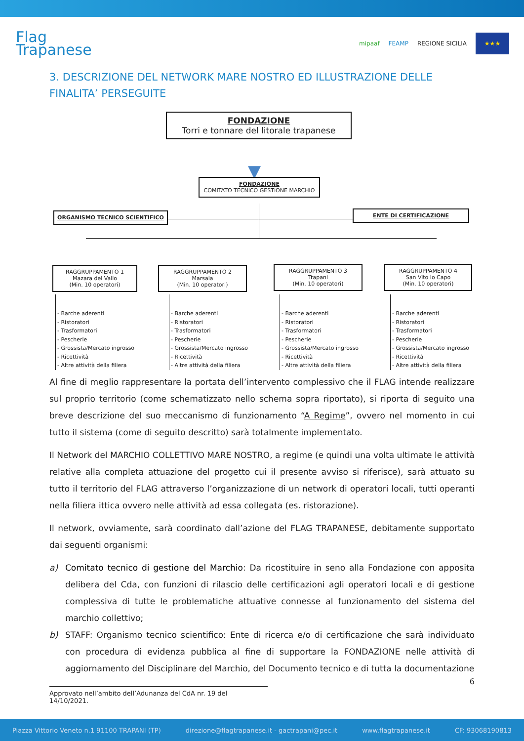Flag
Trapanese
mipaaf FEAMP REGIONE SICILIA
★★★
3. DESCRIZIONE DEL NETWORK MARE NOSTRO ED ILLUSTRAZIONE DELLE FINALITA’ PERSEGUITE
FONDAZIONE
Torri e tonnare del litorale trapanese
▼
FONDAZIONE
COMITATO TECNICO GESTIONE MARCHIO
ORGANISMO TECNICO SCIENTIFICO ENTE DI CERTIFICAZIONE
RAGGRUPPAMENTO 1
Mazara del Vallo
(Min. 10 operatori)
RAGGRUPPAMENTO 2
Marsala
(Min. 10 operatori)
RAGGRUPPAMENTO 3
Trapani
(Min. 10 operatori)
RAGGRUPPAMENTO 4
San Vito lo Capo
(Min. 10 operatori)
- Barche aderenti
- Ristoratori
- Trasformatori
- Pescherie
- Grossista/Mercato ingrosso
- Ricettività
- Altre attività della filiera
- Barche aderenti
- Ristoratori
- Trasformatori
- Pescherie
- Grossista/Mercato ingrosso
- Ricettività
- Altre attività della filiera
- Barche aderenti
- Ristoratori
- Trasformatori
- Pescherie
- Grossista/Mercato ingrosso
- Ricettività
- Altre attività della filiera
- Barche aderenti
- Ristoratori
- Trasformatori
- Pescherie
- Grossista/Mercato ingrosso
- Ricettività
- Altre attività della filiera
Al fine di meglio rappresentare la portata dell’intervento complessivo che il FLAG intende realizzare sul proprio territorio (come schematizzato nello schema sopra riportato), si riporta di seguito una breve descrizione del suo meccanismo di funzionamento “A Regime”, ovvero nel momento in cui tutto il sistema (come di seguito descritto) sarà totalmente implementato.
Il Network del MARCHIO COLLETTIVO MARE NOSTRO, a regime (e quindi una volta ultimate le attività relative alla completa attuazione del progetto cui il presente avviso si riferisce), sarà attuato su tutto il territorio del FLAG attraverso l’organizzazione di un network di operatori locali, tutti operanti nella filiera ittica ovvero nelle attività ad essa collegata (es. ristorazione).
Il network, ovviamente, sarà coordinato dall’azione del FLAG TRAPANESE, debitamente supportato dai seguenti organismi:
a) Comitato tecnico di gestione del Marchio: Da ricostituire in seno alla Fondazione con apposita delibera del Cda, con funzioni di rilascio delle certificazioni agli operatori locali e di gestione complessiva di tutte le problematiche attuative connesse al funzionamento del sistema del marchio collettivo;
b) STAFF: Organismo tecnico scientifico: Ente di ricerca e/o di certificazione che sarà individuato con procedura di evidenza pubblica al fine di supportare la FONDAZIONE nelle attività di aggiornamento del Disciplinare del Marchio, del Documento tecnico e di tutta la documentazione
6
Approvato nell’ambito dell’Adunanza del CdA nr. 19 del 14/10/2021.
Piazza Vittorio Veneto n.1 91100 TRAPANI (TP) direzione@flagtrapanese.it - gactrapani@pec.it www.flagtrapanese.it CF: 93068190813